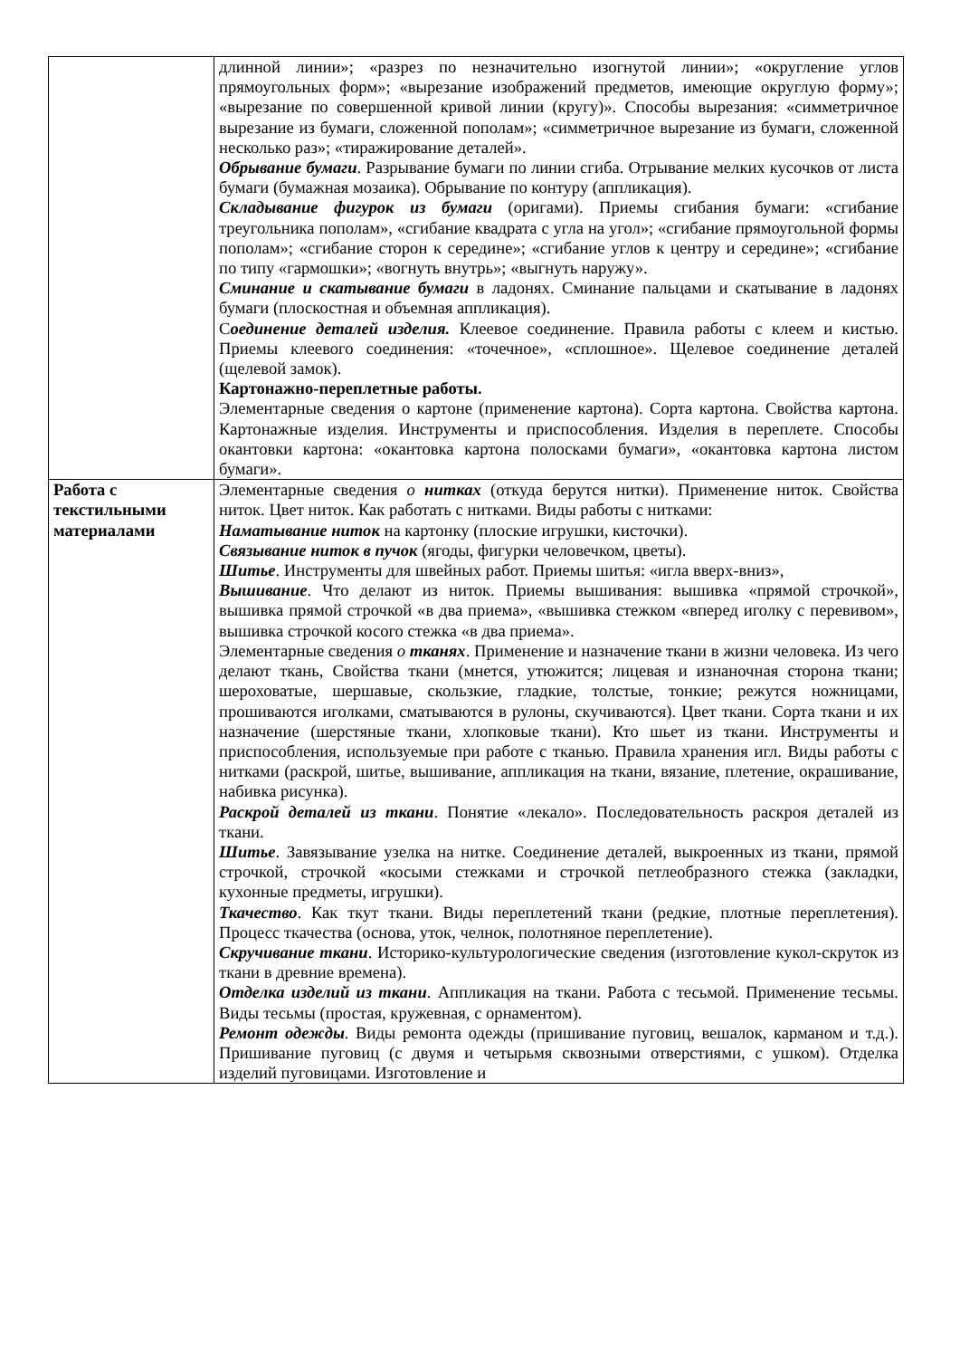| | длинной линии»; «разрез по незначительно изогнутой линии»; «округление углов прямоугольных форм»; «вырезание изображений предметов, имеющие округлую форму»; «вырезание по совершенной кривой линии (кругу)». Способы вырезания: «симметричное вырезание из бумаги, сложенной пополам»; «симметричное вырезание из бумаги, сложенной несколько раз»; «тиражирование деталей». Обрывание бумаги . Разрывание бумаги по линии сгиба. Отрывание мелких кусочков от листа бумаги (бумажная мозаика). Обрывание по контуру (аппликация). Складывание фигурок из бумаги (оригами). Приемы сгибания бумаги: «сгибание треугольника пополам», «сгибание квадрата с угла на угол»; «сгибание прямоугольной формы пополам»; «сгибание сторон к середине»; «сгибание углов к центру и середине»; «сгибание по типу «гармошки»; «вогнуть внутрь»; «выгнуть наружу». Сминание и скатывание бумаги в ладонях. Сминание пальцами и скатывание в ладонях бумаги (плоскостная и объемная аппликация). С оединение деталей изделия. Клеевое соединение. Правила работы с клеем и кистью. Приемы клеевого соединения: «точечное», «сплошное». Щелевое соединение деталей (щелевой замок). Картонажно-переплетные работы. Элементарные сведения о картоне (применение картона). Сорта картона. Свойства картона. Картонажные изделия. Инструменты и приспособления. Изделия в переплете. Способы окантовки картона: «окантовка картона полосками бумаги», «окантовка картона листом бумаги». |
| Работа с текстильными материалами | Элементарные сведения о нитках (откуда берутся нитки). Применение ниток. Свойства ниток. Цвет ниток. Как работать с нитками. Виды работы с нитками: Наматывание ниток на картонку (плоские игрушки, кисточки). Связывание ниток в пучок (ягоды, фигурки человечком, цветы). Шитье . Инструменты для швейных работ. Приемы шитья: «игла вверх-вниз», Вышивание . Что делают из ниток. Приемы вышивания: вышивка «прямой строчкой», вышивка прямой строчкой «в два приема», «вышивка стежком «вперед иголку с перевивом», вышивка строчкой косого стежка «в два приема». Элементарные сведения о тканях . Применение и назначение ткани в жизни человека. Из чего делают ткань, Свойства ткани (мнется, утюжится; лицевая и изнаночная сторона ткани; шероховатые, шершавые, скользкие, гладкие, толстые, тонкие; режутся ножницами, прошиваются иголками, сматываются в рулоны, скучиваются). Цвет ткани. Сорта ткани и их назначение (шерстяные ткани, хлопковые ткани). Кто шьет из ткани. Инструменты и приспособления, используемые при работе с тканью. Правила хранения игл. Виды работы с нитками (раскрой, шитье, вышивание, аппликация на ткани, вязание, плетение, окрашивание, набивка рисунка). Раскрой деталей из ткани . Понятие «лекало». Последовательность раскроя деталей из ткани. Шитье . Завязывание узелка на нитке. Соединение деталей, выкроенных из ткани, прямой строчкой, строчкой «косыми стежками и строчкой петлеобразного стежка (закладки, кухонные предметы, игрушки). Ткачество . Как ткут ткани. Виды переплетений ткани (редкие, плотные переплетения). Процесс ткачества (основа, уток, челнок, полотняное переплетение). Скручивание ткани . Историко-культурологические сведения (изготовление кукол-скруток из ткани в древние времена). Отделка изделий из ткани . Аппликация на ткани. Работа с тесьмой. Применение тесьмы. Виды тесьмы (простая, кружевная, с орнаментом). Ремонт одежды . Виды ремонта одежды (пришивание пуговиц, вешалок, карманом и т.д.). Пришивание пуговиц (с двумя и четырьмя сквозными отверстиями, с ушком). Отделка изделий пуговицами. Изготовление и |